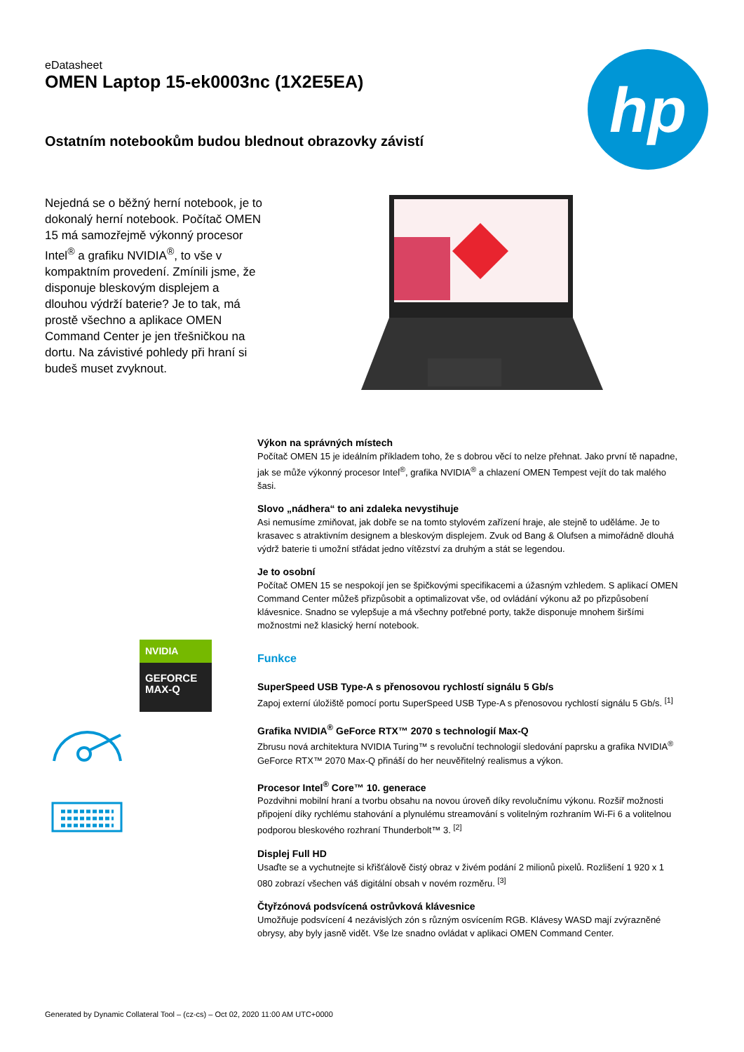eDatasheet
OMEN Laptop 15-ek0003nc (1X2E5EA)
hp
Ostatním notebookům budou blednout obrazovky závistí
Nejedná se o běžný herní notebook, je to dokonalý herní notebook. Počítač OMEN 15 má samozřejmě výkonný procesor Intel<sup>®</sup> a grafiku NVIDIA<sup>®</sup>, to vše v kompaktním provedení. Zmínili jsme, že disponuje bleskovým displejem a dlouhou výdrží baterie? Je to tak, má prostě všechno a aplikace OMEN Command Center je jen třešničkou na dortu. Na závistivé pohledy při hraní si budeš muset zvyknout.
Výkon na správných místech
Počítač OMEN 15 je ideálním příkladem toho, že s dobrou věcí to nelze přehnat. Jako první tě napadne, jak se může výkonný procesor Intel<sup>®</sup>, grafika NVIDIA<sup>®</sup> a chlazení OMEN Tempest vejít do tak malého šasi.
Slovo „nádhera“ to ani zdaleka nevystihuje
Asi nemusíme zmiňovat, jak dobře se na tomto stylovém zařízení hraje, ale stejně to uděláme. Je to krasavec s atraktivním designem a bleskovým displejem. Zvuk od Bang & Olufsen a mimořádně dlouhá výdrž baterie ti umožní střádat jedno vítězství za druhým a stát se legendou.
Je to osobní
Počítač OMEN 15 se nespokojí jen se špičkovými specifikacemi a úžasným vzhledem. S aplikací OMEN Command Center můžeš přizpůsobit a optimalizovat vše, od ovládání výkonu až po přizpůsobení klávesnice. Snadno se vylepšuje a má všechny potřebné porty, takže disponuje mnohem širšími možnostmi než klasický herní notebook.
Funkce
SuperSpeed USB Type-A s přenosovou rychlostí signálu 5 Gb/s
Zapoj externí úložiště pomocí portu SuperSpeed USB Type-A s přenosovou rychlostí signálu 5 Gb/s. <sup>[1]</sup>
Grafika NVIDIA<sup>®</sup> GeForce RTX™ 2070 s technologií Max-Q
Zbrusu nová architektura NVIDIA Turing™ s revoluční technologií sledování paprsku a grafika NVIDIA<sup>®</sup> GeForce RTX™ 2070 Max-Q přináší do her neuvěřitelný realismus a výkon.
Procesor Intel<sup>®</sup> Core™ 10. generace
Pozdvihni mobilní hraní a tvorbu obsahu na novou úroveň díky revolučnímu výkonu. Rozšiř možnosti připojení díky rychlému stahování a plynulému streamování s volitelným rozhraním Wi-Fi 6 a volitelnou podporou bleskového rozhraní Thunderbolt™ 3. <sup>[2]</sup>
Displej Full HD
Usaďte se a vychutnejte si křišťálově čistý obraz v živém podání 2 milionů pixelů. Rozlišení 1 920 x 1 080 zobrazí všechen váš digitální obsah v novém rozměru. <sup>[3]</sup>
Čtyřzónová podsvícená ostrůvková klávesnice
Umožňuje podsvícení 4 nezávislých zón s různým osvícením RGB. Klávesy WASD mají zvýrazněné obrysy, aby byly jasně vidět. Vše lze snadno ovládat v aplikaci OMEN Command Center.
NVIDIA
GEFORCE
MAX-Q
Generated by Dynamic Collateral Tool – (cz-cs) – Oct 02, 2020 11:00 AM UTC+0000